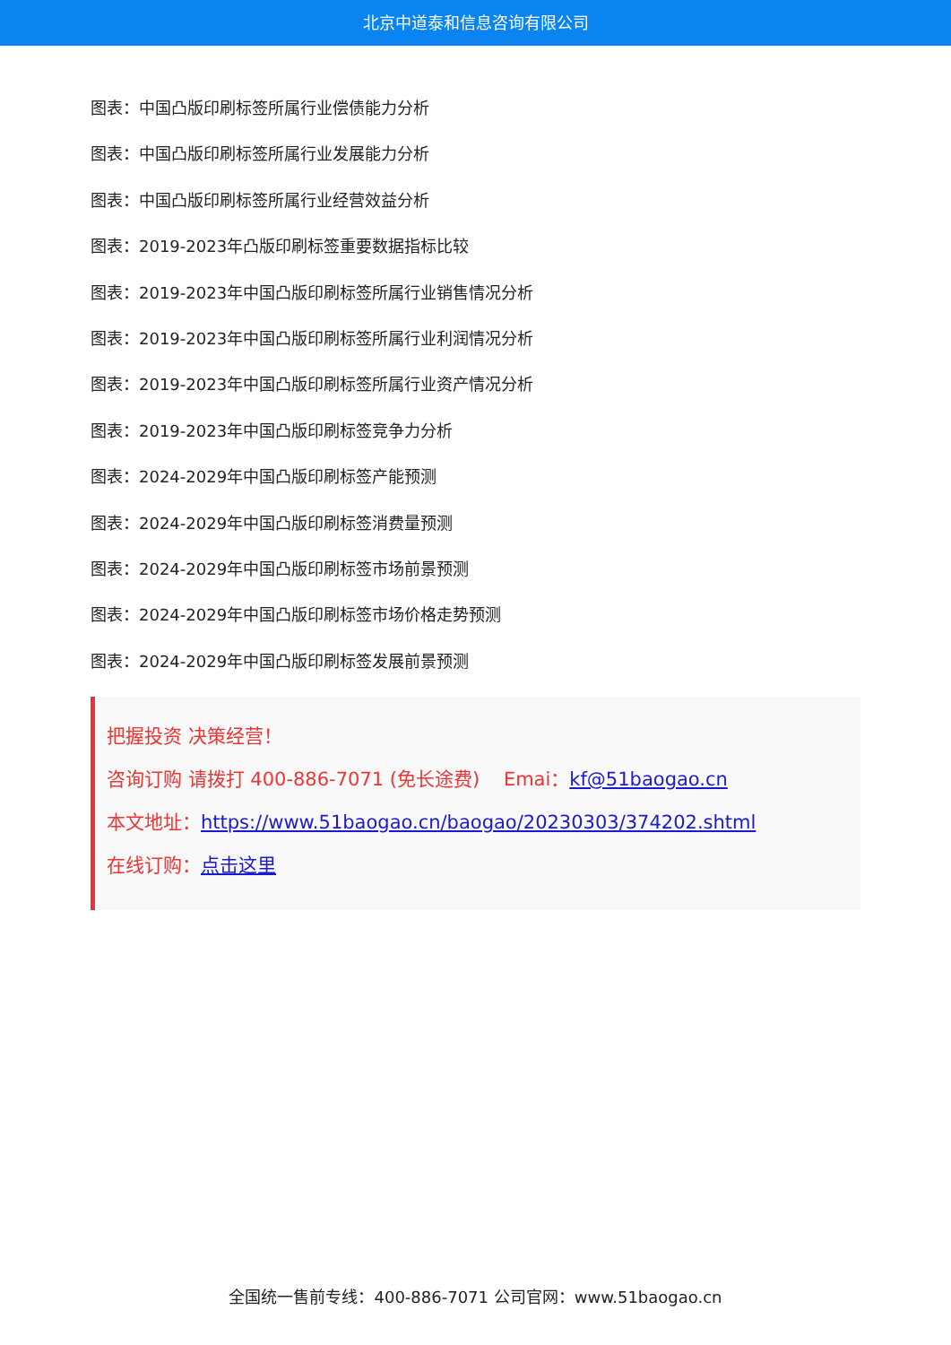北京中道泰和信息咨询有限公司
图表：中国凸版印刷标签所属行业偿债能力分析
图表：中国凸版印刷标签所属行业发展能力分析
图表：中国凸版印刷标签所属行业经营效益分析
图表：2019-2023年凸版印刷标签重要数据指标比较
图表：2019-2023年中国凸版印刷标签所属行业销售情况分析
图表：2019-2023年中国凸版印刷标签所属行业利润情况分析
图表：2019-2023年中国凸版印刷标签所属行业资产情况分析
图表：2019-2023年中国凸版印刷标签竞争力分析
图表：2024-2029年中国凸版印刷标签产能预测
图表：2024-2029年中国凸版印刷标签消费量预测
图表：2024-2029年中国凸版印刷标签市场前景预测
图表：2024-2029年中国凸版印刷标签市场价格走势预测
图表：2024-2029年中国凸版印刷标签发展前景预测
把握投资 决策经营！
咨询订购 请拨打 400-886-7071 (免长途费) Emai：kf@51baogao.cn
本文地址：https://www.51baogao.cn/baogao/20230303/374202.shtml
在线订购：点击这里
全国统一售前专线：400-886-7071 公司官网：www.51baogao.cn